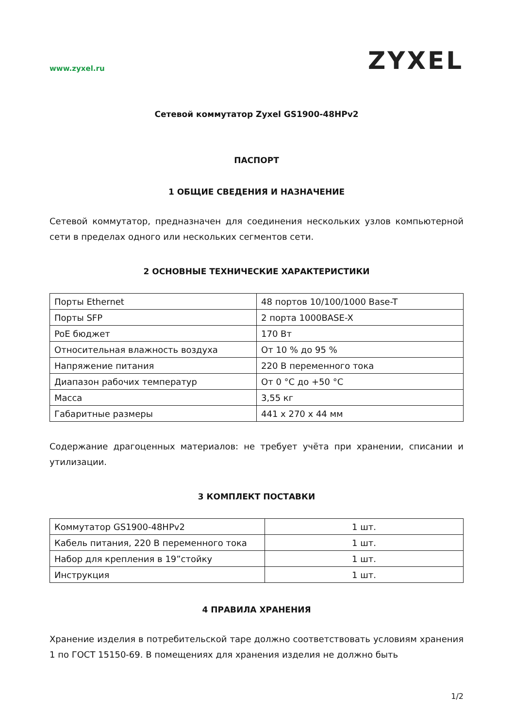www.zyxel.ru ZYXEL
Сетевой коммутатор Zyxel GS1900-48HPv2
ПАСПОРТ
1 ОБЩИЕ СВЕДЕНИЯ И НАЗНАЧЕНИЕ
Сетевой коммутатор, предназначен для соединения нескольких узлов компьютерной сети в пределах одного или нескольких сегментов сети.
2 ОСНОВНЫЕ ТЕХНИЧЕСКИЕ ХАРАКТЕРИСТИКИ
| Порты Ethernet | 48 портов 10/100/1000 Base-T |
| Порты SFP | 2 порта 1000BASE-X |
| PoE бюджет | 170 Вт |
| Относительная влажность воздуха | От 10 % до 95 % |
| Напряжение питания | 220 В переменного тока |
| Диапазон рабочих температур | От 0 °С до +50 °С |
| Масса | 3,55 кг |
| Габаритные размеры | 441 х 270 х 44 мм |
Содержание драгоценных материалов: не требует учёта при хранении, списании и утилизации.
3 КОМПЛЕКТ ПОСТАВКИ
| Коммутатор GS1900-48HPv2 | 1 шт. |
| Кабель питания, 220 В переменного тока | 1 шт. |
| Набор для крепления в 19”стойку | 1 шт. |
| Инструкция | 1 шт. |
4 ПРАВИЛА ХРАНЕНИЯ
Хранение изделия в потребительской таре должно соответствовать условиям хранения 1 по ГОСТ 15150-69. В помещениях для хранения изделия не должно быть
1/2